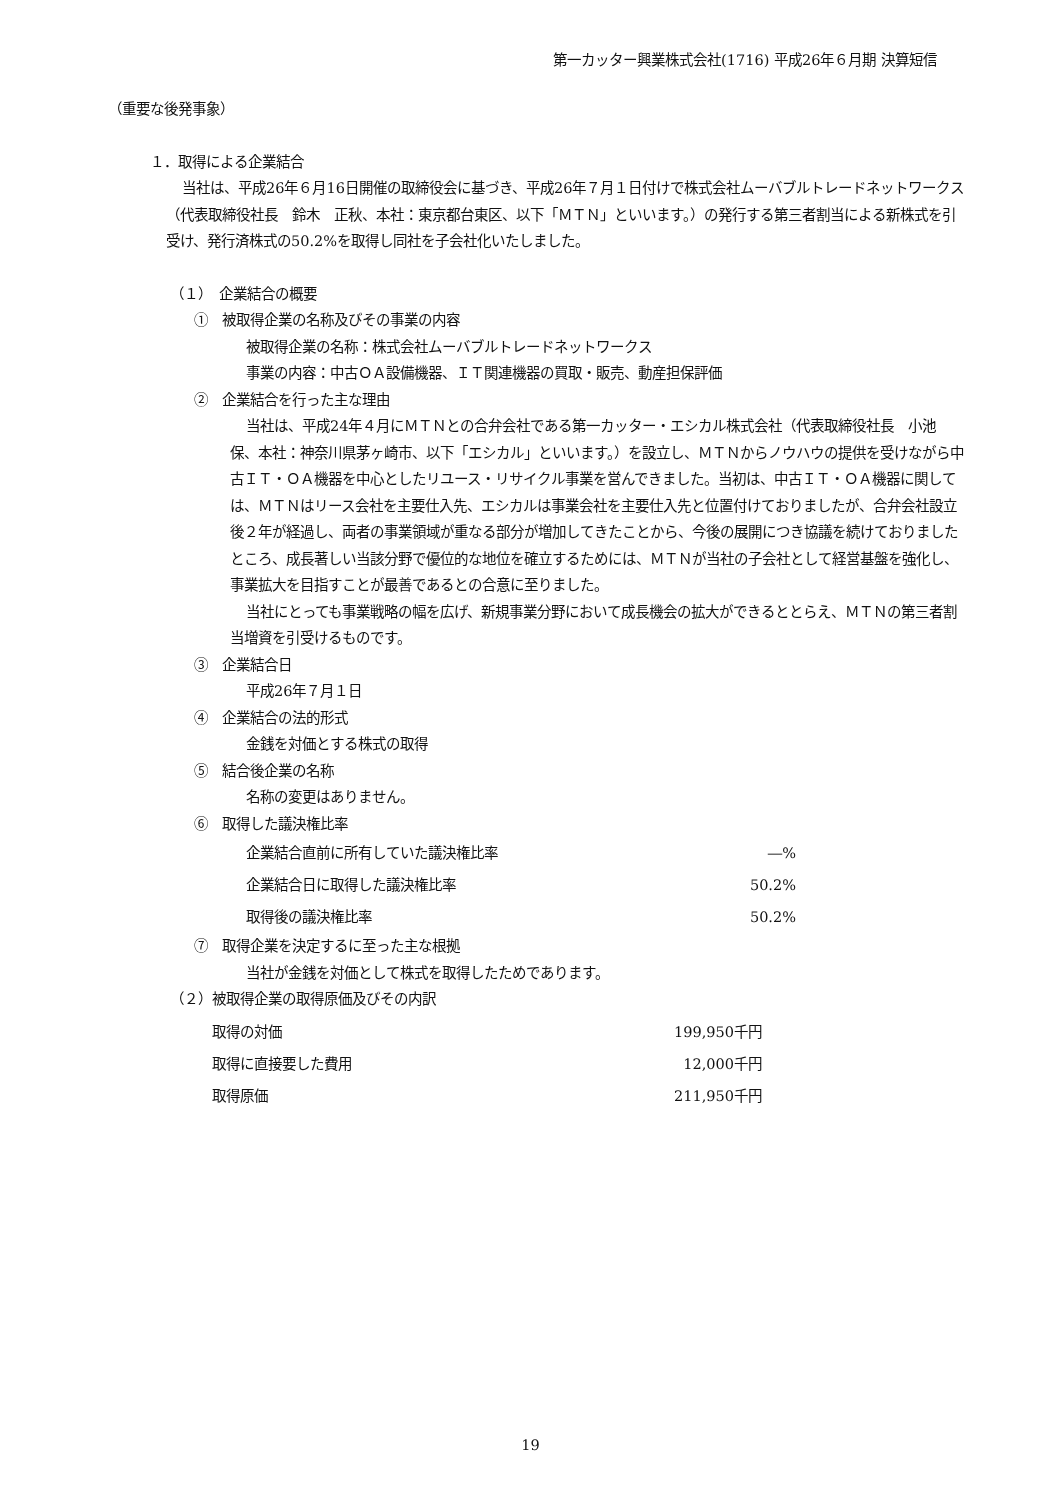第一カッター興業株式会社(1716) 平成26年６月期 決算短信
（重要な後発事象）
１．取得による企業結合
当社は、平成26年６月16日開催の取締役会に基づき、平成26年７月１日付けで株式会社ムーバブルトレードネットワークス（代表取締役社長　鈴木　正秋、本社：東京都台東区、以下「ＭＴＮ」といいます。）の発行する第三者割当による新株式を引受け、発行済株式の50.2%を取得し同社を子会社化いたしました。
（１）　企業結合の概要
①　被取得企業の名称及びその事業の内容
被取得企業の名称：株式会社ムーバブルトレードネットワークス
事業の内容：中古ＯＡ設備機器、ＩＴ関連機器の買取・販売、動産担保評価
②　企業結合を行った主な理由
当社は、平成24年４月にＭＴＮとの合弁会社である第一カッター・エシカル株式会社（代表取締役社長　小池　保、本社：神奈川県茅ヶ崎市、以下「エシカル」といいます。）を設立し、ＭＴＮからノウハウの提供を受けながら中古ＩＴ・ＯＡ機器を中心としたリユース・リサイクル事業を営んできました。当初は、中古ＩＴ・ＯＡ機器に関しては、ＭＴＮはリース会社を主要仕入先、エシカルは事業会社を主要仕入先と位置付けておりましたが、合弁会社設立後２年が経過し、両者の事業領域が重なる部分が増加してきたことから、今後の展開につき協議を続けておりましたところ、成長著しい当該分野で優位的な地位を確立するためには、ＭＴＮが当社の子会社として経営基盤を強化し、事業拡大を目指すことが最善であるとの合意に至りました。
当社にとっても事業戦略の幅を広げ、新規事業分野において成長機会の拡大ができるととらえ、ＭＴＮの第三者割当増資を引受けるものです。
③　企業結合日
平成26年７月１日
④　企業結合の法的形式
金銭を対価とする株式の取得
⑤　結合後企業の名称
名称の変更はありません。
⑥　取得した議決権比率
| 企業結合直前に所有していた議決権比率 | ―% |
| 企業結合日に取得した議決権比率 | 50.2% |
| 取得後の議決権比率 | 50.2% |
⑦　取得企業を決定するに至った主な根拠
当社が金銭を対価として株式を取得したためであります。
（２）被取得企業の取得原価及びその内訳
| 取得の対価 | 199,950千円 |
| 取得に直接要した費用 | 12,000千円 |
| 取得原価 | 211,950千円 |
19